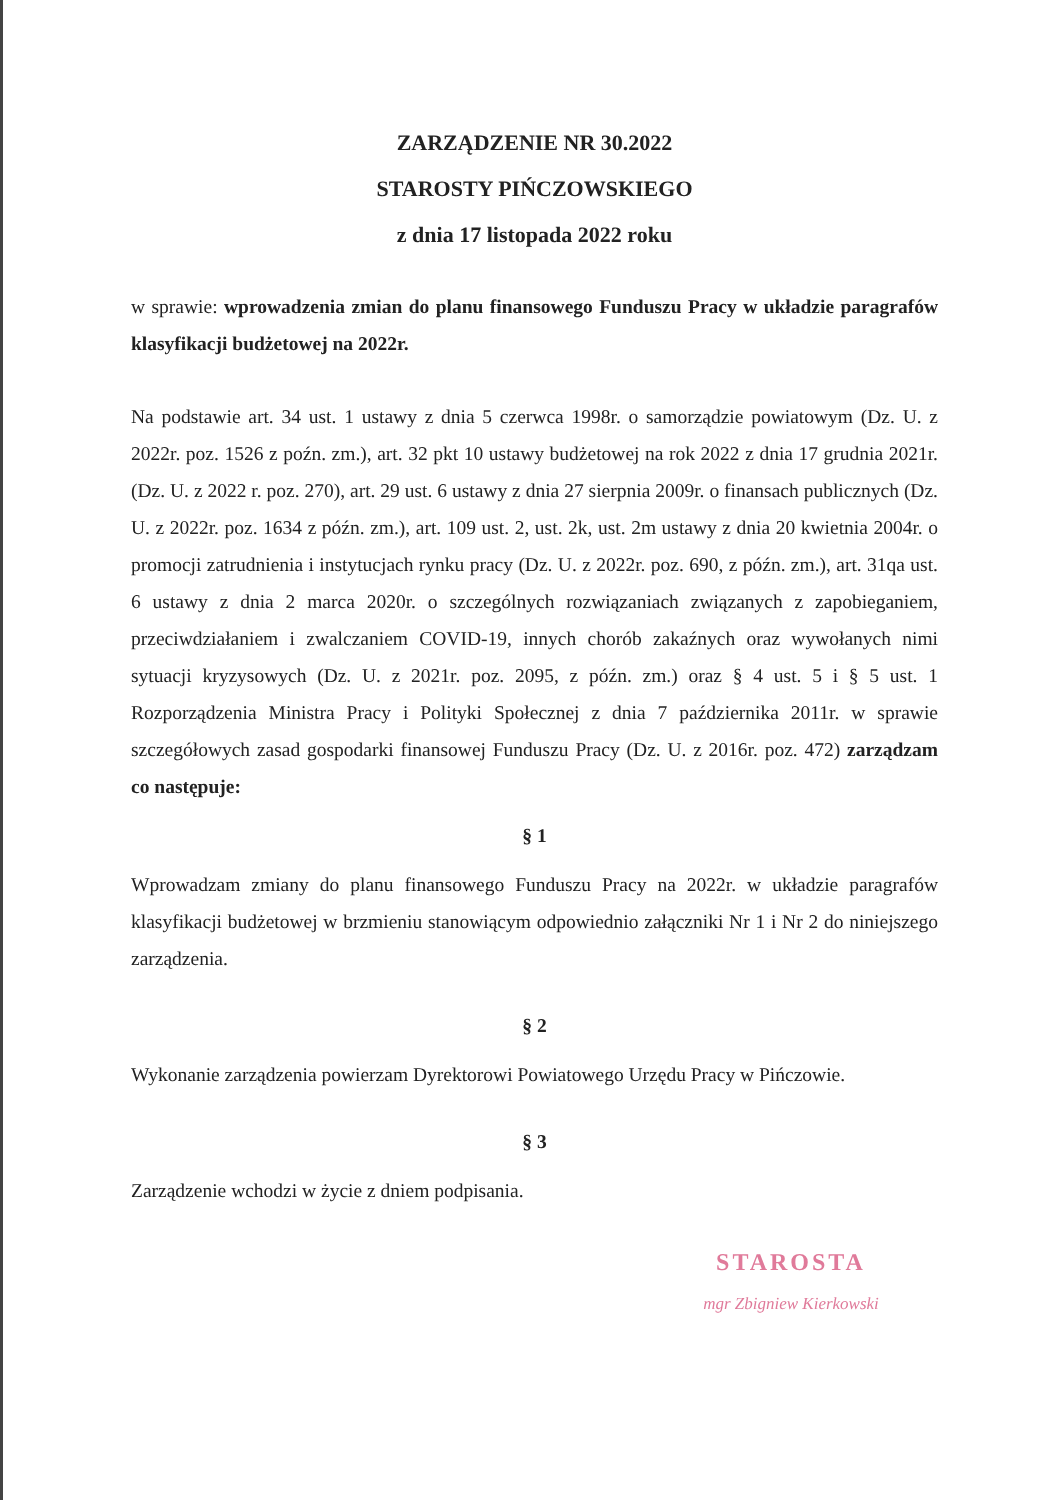ZARZĄDZENIE NR 30.2022
STAROSTY PIŃCZOWSKIEGO
z dnia 17 listopada 2022 roku
w sprawie: wprowadzenia zmian do planu finansowego Funduszu Pracy w układzie paragrafów klasyfikacji budżetowej na 2022r.
Na podstawie art. 34 ust. 1 ustawy z dnia 5 czerwca 1998r. o samorządzie powiatowym (Dz. U. z 2022r. poz. 1526 z poźn. zm.), art. 32 pkt 10 ustawy budżetowej na rok 2022 z dnia 17 grudnia 2021r. (Dz. U. z 2022 r. poz. 270), art. 29 ust. 6 ustawy z dnia 27 sierpnia 2009r. o finansach publicznych (Dz. U. z 2022r. poz. 1634 z późn. zm.), art. 109 ust. 2, ust. 2k, ust. 2m ustawy z dnia 20 kwietnia 2004r. o promocji zatrudnienia i instytucjach rynku pracy (Dz. U. z 2022r. poz. 690, z późn. zm.), art. 31qa ust. 6 ustawy z dnia 2 marca 2020r. o szczególnych rozwiązaniach związanych z zapobieganiem, przeciwdziałaniem i zwalczaniem COVID-19, innych chorób zakaźnych oraz wywołanych nimi sytuacji kryzysowych (Dz. U. z 2021r. poz. 2095, z późn. zm.) oraz § 4 ust. 5 i § 5 ust. 1 Rozporządzenia Ministra Pracy i Polityki Społecznej z dnia 7 października 2011r. w sprawie szczegółowych zasad gospodarki finansowej Funduszu Pracy (Dz. U. z 2016r. poz. 472) zarządzam co następuje:
§ 1
Wprowadzam zmiany do planu finansowego Funduszu Pracy na 2022r. w układzie paragrafów klasyfikacji budżetowej w brzmieniu stanowiącym odpowiednio załączniki Nr 1 i Nr 2 do niniejszego zarządzenia.
§ 2
Wykonanie zarządzenia powierzam Dyrektorowi Powiatowego Urzędu Pracy w Pińczowie.
§ 3
Zarządzenie wchodzi w życie z dniem podpisania.
STAROSTA
mgr Zbigniew Kierkowski